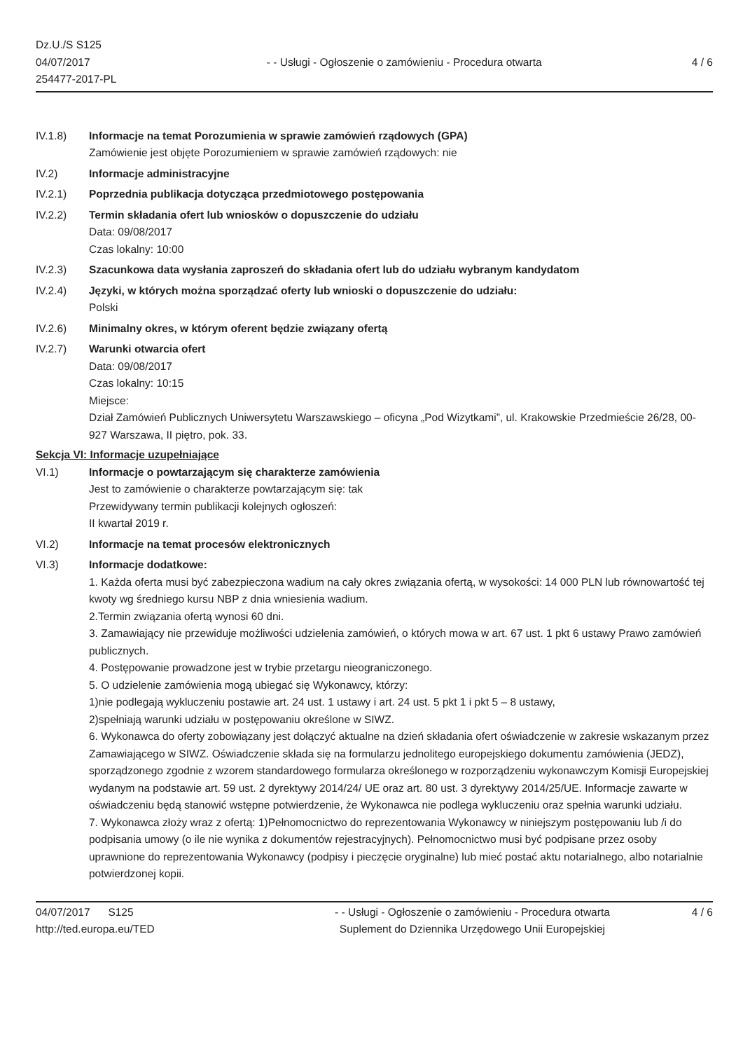Dz.U./S S125
04/07/2017
254477-2017-PL
- - Usługi - Ogłoszenie o zamówieniu - Procedura otwarta
4 / 6
IV.1.8) Informacje na temat Porozumienia w sprawie zamówień rządowych (GPA)
Zamówienie jest objęte Porozumieniem w sprawie zamówień rządowych: nie
IV.2) Informacje administracyjne
IV.2.1) Poprzednia publikacja dotycząca przedmiotowego postępowania
IV.2.2) Termin składania ofert lub wniosków o dopuszczenie do udziału
Data: 09/08/2017
Czas lokalny: 10:00
IV.2.3) Szacunkowa data wysłania zaproszeń do składania ofert lub do udziału wybranym kandydatom
IV.2.4) Języki, w których można sporządzać oferty lub wnioski o dopuszczenie do udziału:
Polski
IV.2.6) Minimalny okres, w którym oferent będzie związany ofertą
IV.2.7) Warunki otwarcia ofert
Data: 09/08/2017
Czas lokalny: 10:15
Miejsce:
Dział Zamówień Publicznych Uniwersytetu Warszawskiego – oficyna „Pod Wizytkami”, ul. Krakowskie Przedmieście 26/28, 00-927 Warszawa, II piętro, pok. 33.
Sekcja VI: Informacje uzupełniające
VI.1) Informacje o powtarzającym się charakterze zamówienia
Jest to zamówienie o charakterze powtarzającym się: tak
Przewidywany termin publikacji kolejnych ogłoszeń:
II kwartał 2019 r.
VI.2) Informacje na temat procesów elektronicznych
VI.3) Informacje dodatkowe:
1. Każda oferta musi być zabezpieczona wadium na cały okres związania ofertą, w wysokości: 14 000 PLN lub równowartość tej kwoty wg średniego kursu NBP z dnia wniesienia wadium.
2.Termin związania ofertą wynosi 60 dni.
3. Zamawiający nie przewiduje możliwości udzielenia zamówień, o których mowa w art. 67 ust. 1 pkt 6 ustawy Prawo zamówień publicznych.
4. Postępowanie prowadzone jest w trybie przetargu nieograniczonego.
5. O udzielenie zamówienia mogą ubiegać się Wykonawcy, którzy:
1)nie podlegają wykluczeniu postawie art. 24 ust. 1 ustawy i art. 24 ust. 5 pkt 1 i pkt 5 – 8 ustawy,
2)spełniają warunki udziału w postępowaniu określone w SIWZ.
6. Wykonawca do oferty zobowiązany jest dołączyć aktualne na dzień składania ofert oświadczenie w zakresie wskazanym przez Zamawiającego w SIWZ. Oświadczenie składa się na formularzu jednolitego europejskiego dokumentu zamówienia (JEDZ), sporządzonego zgodnie z wzorem standardowego formularza określonego w rozporządzeniu wykonawczym Komisji Europejskiej wydanym na podstawie art. 59 ust. 2 dyrektywy 2014/24/ UE oraz art. 80 ust. 3 dyrektywy 2014/25/UE. Informacje zawarte w oświadczeniu będą stanowić wstępne potwierdzenie, że Wykonawca nie podlega wykluczeniu oraz spełnia warunki udziału.
7. Wykonawca złoży wraz z ofertą: 1)Pełnomocnictwo do reprezentowania Wykonawcy w niniejszym postępowaniu lub /i do podpisania umowy (o ile nie wynika z dokumentów rejestracyjnych). Pełnomocnictwo musi być podpisane przez osoby uprawnione do reprezentowania Wykonawcy (podpisy i pieczęcie oryginalne) lub mieć postać aktu notarialnego, albo notarialnie potwierdzonej kopii.
04/07/2017 S125
http://ted.europa.eu/TED
- - Usługi - Ogłoszenie o zamówieniu - Procedura otwarta
Suplement do Dziennika Urzędowego Unii Europejskiej
4 / 6